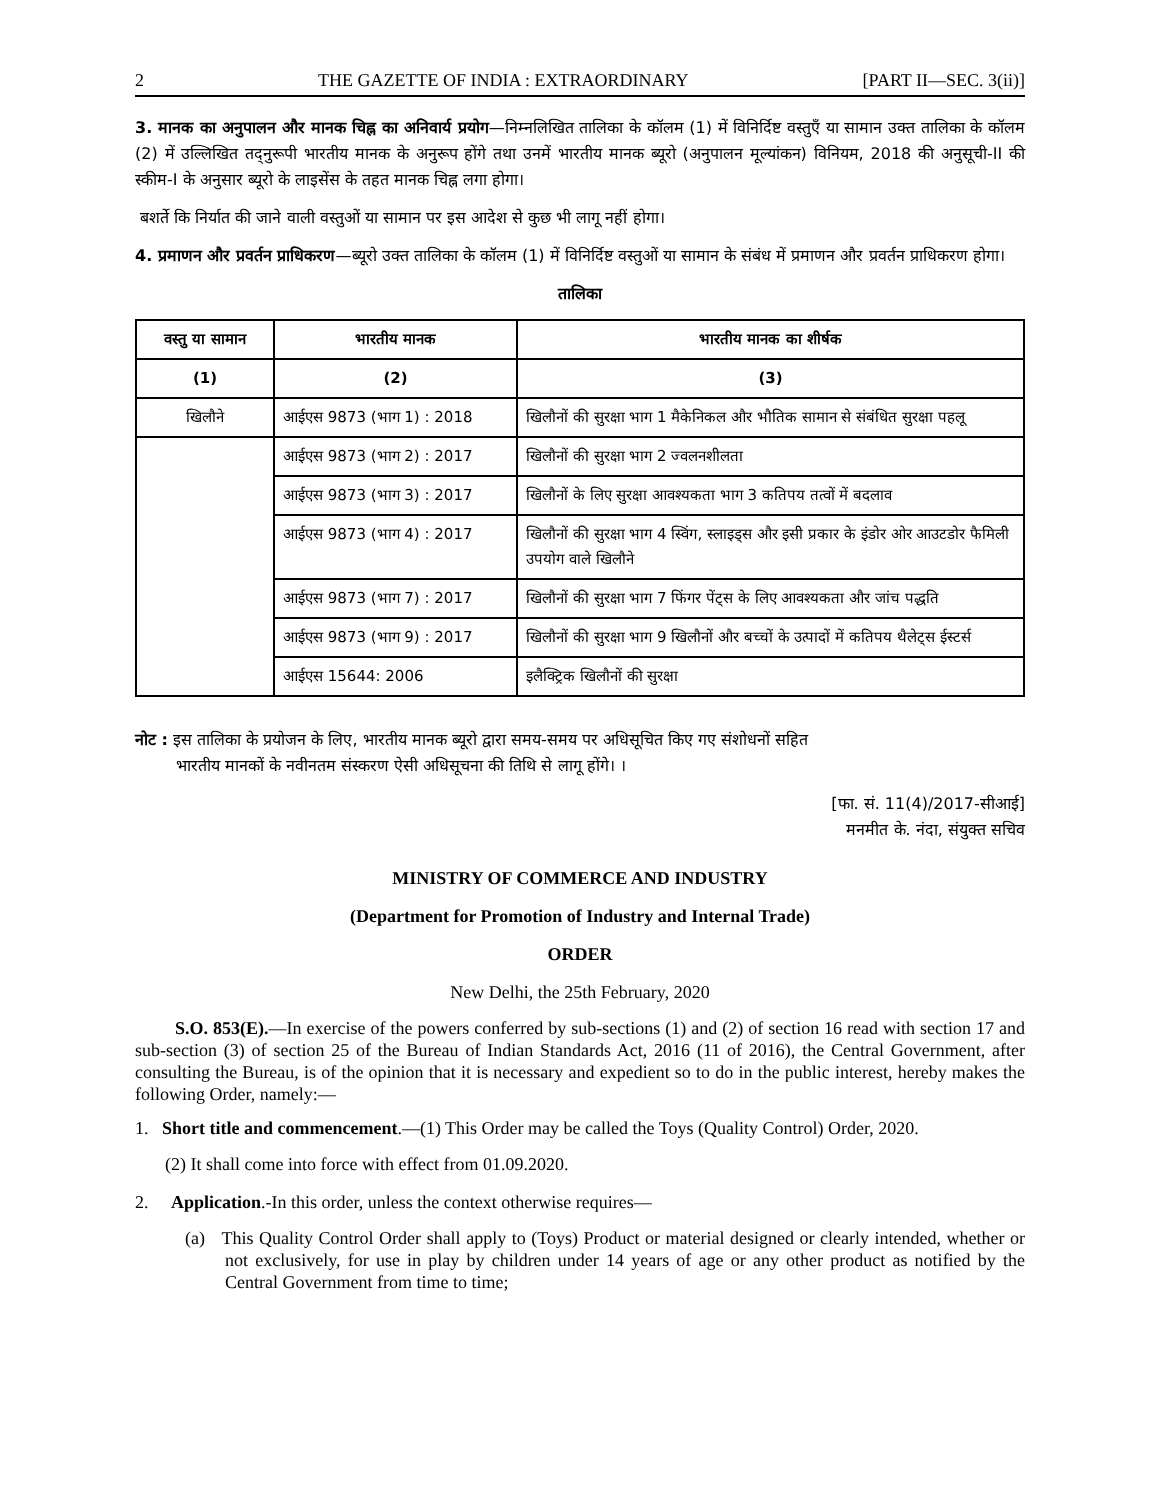2 THE GAZETTE OF INDIA : EXTRAORDINARY [PART II—SEC. 3(ii)]
3. मानक का अनुपालन और मानक चिह्न का अनिवार्य प्रयोग—निम्नलिखित तालिका के कॉलम (1) में विनिर्दिष्ट वस्तुएँ या सामान उक्त तालिका के कॉलम (2) में उल्लिखित तद्नुरूपी भारतीय मानक के अनुरूप होंगे तथा उनमें भारतीय मानक ब्यूरो (अनुपालन मूल्यांकन) विनियम, 2018 की अनुसूची-II की स्कीम-I के अनुसार ब्यूरो के लाइसेंस के तहत मानक चिह्न लगा होगा।
बशर्ते कि निर्यात की जाने वाली वस्तुओं या सामान पर इस आदेश से कुछ भी लागू नहीं होगा।
4. प्रमाणन और प्रवर्तन प्राधिकरण—ब्यूरो उक्त तालिका के कॉलम (1) में विनिर्दिष्ट वस्तुओं या सामान के संबंध में प्रमाणन और प्रवर्तन प्राधिकरण होगा।
तालिका
| वस्तु या सामान | भारतीय मानक | भारतीय मानक का शीर्षक |
| --- | --- | --- |
| (1) | (2) | (3) |
| खिलौने | आईएस 9873 (भाग 1) : 2018 | खिलौनों की सुरक्षा भाग 1 मैकेनिकल और भौतिक सामान से संबंधित सुरक्षा पहलू |
| | आईएस 9873 (भाग 2) : 2017 | खिलौनों की सुरक्षा भाग 2 ज्वलनशीलता |
| | आईएस 9873 (भाग 3) : 2017 | खिलौनों के लिए सुरक्षा आवश्यकता भाग 3 कतिपय तत्वों में बदलाव |
| | आईएस 9873 (भाग 4) : 2017 | खिलौनों की सुरक्षा भाग 4 स्विंग, स्लाइड्स और इसी प्रकार के इंडोर ओर आउटडोर फैमिली उपयोग वाले खिलौने |
| | आईएस 9873 (भाग 7) : 2017 | खिलौनों की सुरक्षा भाग 7 फिंगर पेंट्स के लिए आवश्यकता और जांच पद्धति |
| | आईएस 9873 (भाग 9) : 2017 | खिलौनों की सुरक्षा भाग 9 खिलौनों और बच्चों के उत्पादों में कतिपय थैलेट्स ईस्टर्स |
| | आईएस 15644: 2006 | इलैक्ट्रिक खिलौनों की सुरक्षा |
नोट : इस तालिका के प्रयोजन के लिए, भारतीय मानक ब्यूरो द्वारा समय-समय पर अधिसूचित किए गए संशोधनों सहित
भारतीय मानकों के नवीनतम संस्करण ऐसी अधिसूचना की तिथि से लागू होंगे। ।
[फा. सं. 11(4)/2017-सीआई]
मनमीत के. नंदा, संयुक्त सचिव
MINISTRY OF COMMERCE AND INDUSTRY
(Department for Promotion of Industry and Internal Trade)
ORDER
New Delhi, the 25th February, 2020
S.O. 853(E).—In exercise of the powers conferred by sub-sections (1) and (2) of section 16 read with section 17 and sub-section (3) of section 25 of the Bureau of Indian Standards Act, 2016 (11 of 2016), the Central Government, after consulting the Bureau, is of the opinion that it is necessary and expedient so to do in the public interest, hereby makes the following Order, namely:—
1. Short title and commencement.—(1) This Order may be called the Toys (Quality Control) Order, 2020.
(2) It shall come into force with effect from 01.09.2020.
2. Application.-In this order, unless the context otherwise requires—
(a) This Quality Control Order shall apply to (Toys) Product or material designed or clearly intended, whether or not exclusively, for use in play by children under 14 years of age or any other product as notified by the Central Government from time to time;